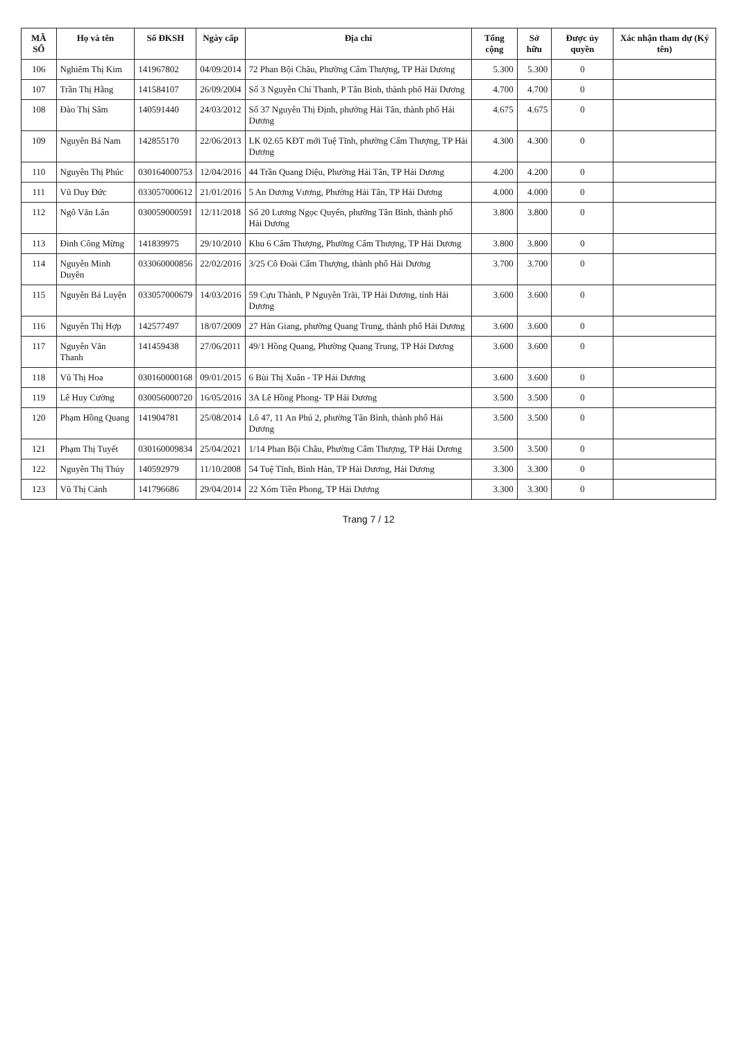| MÃ SỐ | Họ và tên | Số ĐKSH | Ngày cấp | Địa chỉ | Tổng cộng | Sở hữu | Được ủy quyền | Xác nhận tham dự (Ký tên) |
| --- | --- | --- | --- | --- | --- | --- | --- | --- |
| 106 | Nghiêm Thị Kim | 141967802 | 04/09/2014 | 72 Phan Bội Châu, Phường Cẩm Thượng, TP Hải Dương | 5.300 | 5.300 | 0 | |
| 107 | Trần Thị Hằng | 141584107 | 26/09/2004 | Số 3 Nguyễn Chí Thanh, P Tân Bình, thành phố Hải Dương | 4.700 | 4.700 | 0 | |
| 108 | Đào Thị Sâm | 140591440 | 24/03/2012 | Số 37 Nguyễn Thị Định, phường Hải Tân, thành phố Hải Dương | 4.675 | 4.675 | 0 | |
| 109 | Nguyễn Bá Nam | 142855170 | 22/06/2013 | LK 02.65 KĐT mới Tuệ Tĩnh, phường Cẩm Thượng, TP Hải Dương | 4.300 | 4.300 | 0 | |
| 110 | Nguyễn Thị Phúc | 030164000753 | 12/04/2016 | 44 Trần Quang Diệu, Phường Hải Tân, TP Hải Dương | 4.200 | 4.200 | 0 | |
| 111 | Vũ Duy Đức | 033057000612 | 21/01/2016 | 5 An Dương Vương, Phường Hải Tân, TP Hải Dương | 4.000 | 4.000 | 0 | |
| 112 | Ngô Văn Lân | 030059000591 | 12/11/2018 | Số 20 Lương Ngọc Quyến, phường Tân Bình, thành phố Hải Dương | 3.800 | 3.800 | 0 | |
| 113 | Đinh Công Mừng | 141839975 | 29/10/2010 | Khu 6 Cẩm Thượng, Phường Cẩm Thượng, TP Hải Dương | 3.800 | 3.800 | 0 | |
| 114 | Nguyễn Minh Duyên | 033060000856 | 22/02/2016 | 3/25 Cô Đoài Cẩm Thượng, thành phố Hải Dương | 3.700 | 3.700 | 0 | |
| 115 | Nguyễn Bá Luyện | 033057000679 | 14/03/2016 | 59 Cựu Thành, P Nguyễn Trãi, TP Hải Dương, tỉnh Hải Dương | 3.600 | 3.600 | 0 | |
| 116 | Nguyễn Thị Hợp | 142577497 | 18/07/2009 | 27 Hàn Giang, phường Quang Trung, thành phố Hải Dương | 3.600 | 3.600 | 0 | |
| 117 | Nguyễn Văn Thanh | 141459438 | 27/06/2011 | 49/1 Hồng Quang, Phường Quang Trung, TP Hải Dương | 3.600 | 3.600 | 0 | |
| 118 | Vũ Thị Hoa | 030160000168 | 09/01/2015 | 6 Bùi Thị Xuân - TP Hải Dương | 3.600 | 3.600 | 0 | |
| 119 | Lê Huy Cường | 030056000720 | 16/05/2016 | 3A Lê Hồng Phong- TP Hải Dương | 3.500 | 3.500 | 0 | |
| 120 | Phạm Hồng Quang | 141904781 | 25/08/2014 | Lô 47, 11 An Phú 2, phường Tân Bình, thành phố Hải Dương | 3.500 | 3.500 | 0 | |
| 121 | Phạm Thị Tuyết | 030160009834 | 25/04/2021 | 1/14 Phan Bội Châu, Phường Cẩm Thượng, TP Hải Dương | 3.500 | 3.500 | 0 | |
| 122 | Nguyễn Thị Thủy | 140592979 | 11/10/2008 | 54 Tuệ Tĩnh, Bình Hàn, TP Hải Dương, Hải Dương | 3.300 | 3.300 | 0 | |
| 123 | Vũ Thị Cảnh | 141796686 | 29/04/2014 | 22 Xóm Tiền Phong, TP Hải Dương | 3.300 | 3.300 | 0 | |
Trang 7 / 12